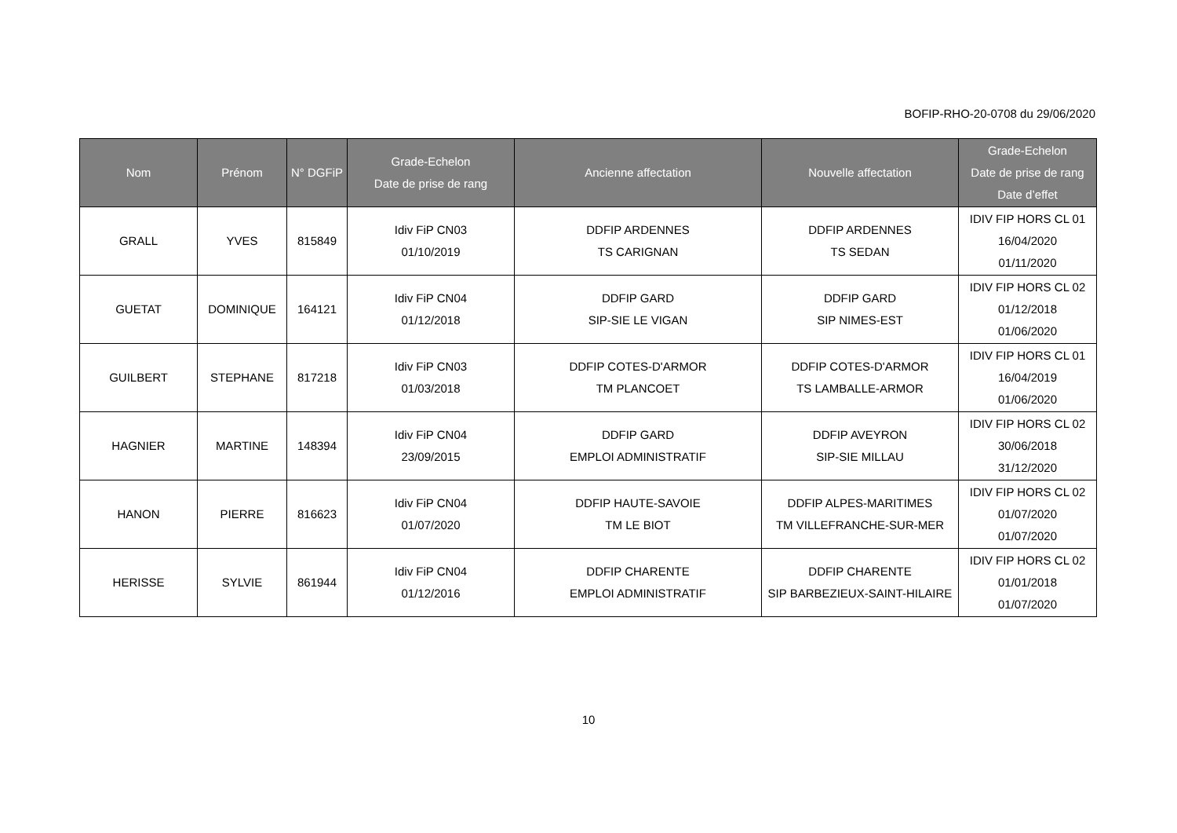BOFIP-RHO-20-0708 du 29/06/2020
| Nom | Prénom | N° DGFiP | Grade-Echelon Date de prise de rang | Ancienne affectation | Nouvelle affectation | Grade-Echelon Date de prise de rang Date d’effet |
| --- | --- | --- | --- | --- | --- | --- |
| GRALL | YVES | 815849 | Idiv FiP CN03 01/10/2019 | DDFIP ARDENNES TS CARIGNAN | DDFIP ARDENNES TS SEDAN | IDIV FIP HORS CL 01 16/04/2020 01/11/2020 |
| GUETAT | DOMINIQUE | 164121 | Idiv FiP CN04 01/12/2018 | DDFIP GARD SIP-SIE LE VIGAN | DDFIP GARD SIP NIMES-EST | IDIV FIP HORS CL 02 01/12/2018 01/06/2020 |
| GUILBERT | STEPHANE | 817218 | Idiv FiP CN03 01/03/2018 | DDFIP COTES-D'ARMOR TM PLANCOET | DDFIP COTES-D'ARMOR TS LAMBALLE-ARMOR | IDIV FIP HORS CL 01 16/04/2019 01/06/2020 |
| HAGNIER | MARTINE | 148394 | Idiv FiP CN04 23/09/2015 | DDFIP GARD EMPLOI ADMINISTRATIF | DDFIP AVEYRON SIP-SIE MILLAU | IDIV FIP HORS CL 02 30/06/2018 31/12/2020 |
| HANON | PIERRE | 816623 | Idiv FiP CN04 01/07/2020 | DDFIP HAUTE-SAVOIE TM LE BIOT | DDFIP ALPES-MARITIMES TM VILLEFRANCHE-SUR-MER | IDIV FIP HORS CL 02 01/07/2020 01/07/2020 |
| HERISSE | SYLVIE | 861944 | Idiv FiP CN04 01/12/2016 | DDFIP CHARENTE EMPLOI ADMINISTRATIF | DDFIP CHARENTE SIP BARBEZIEUX-SAINT-HILAIRE | IDIV FIP HORS CL 02 01/01/2018 01/07/2020 |
10